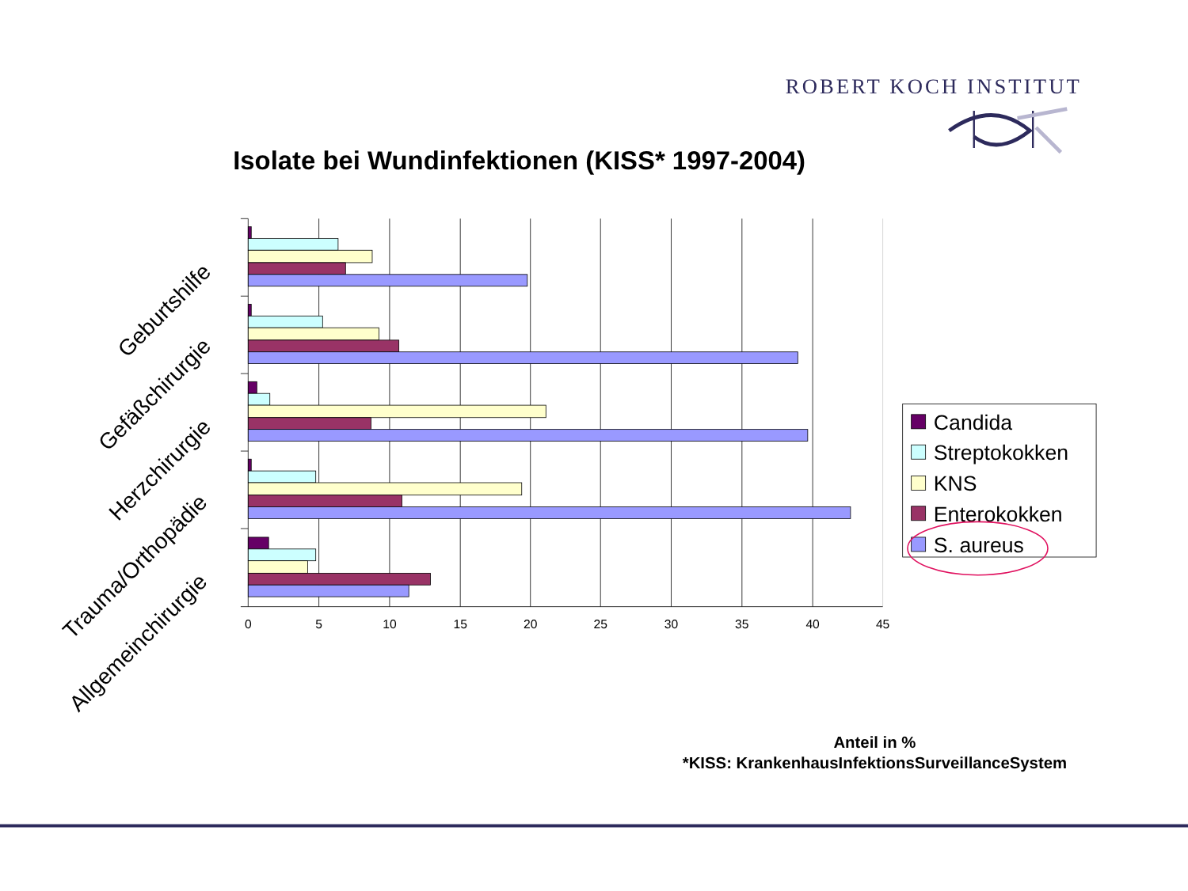ROBERT KOCH INSTITUT
Isolate bei Wundinfektionen (KISS* 1997-2004)
0
5
10
15
20
25
30
35
40
45
Geburtshilfe
Gefäßchirurgie
Herzchirurgie
Trauma/Orthopädie
Allgemeinchirurgie
Candida
Streptokokken
KNS
Enterokokken
S. aureus
Anteil in %
*KISS: KrankenhausInfektionsSurveillanceSystem